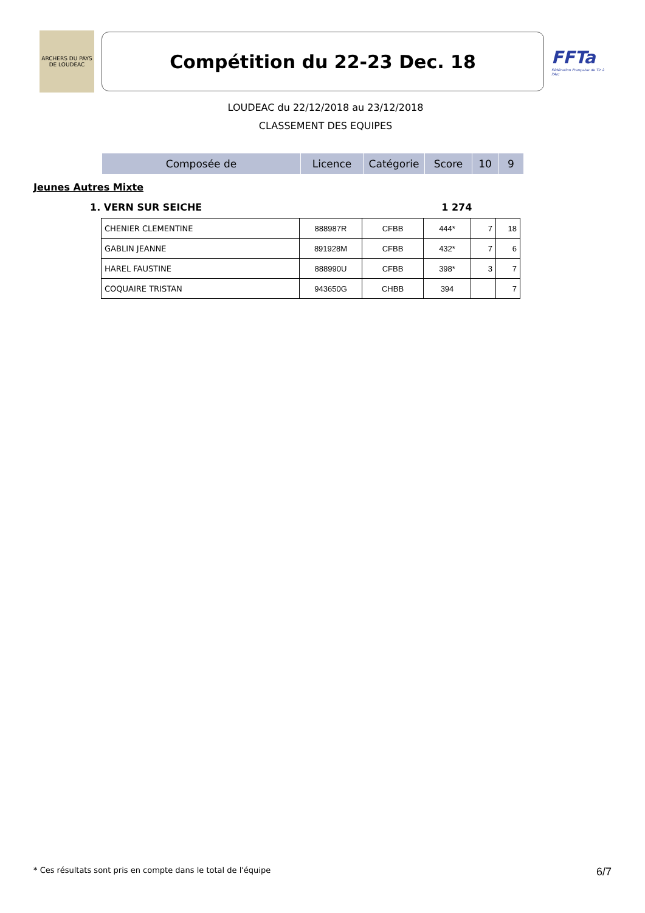ARCHERS DU PAYS DE LOUDEAC
Compétition du 22-23 Dec. 18
FFTa
Fédération Française de Tir à l'Arc
LOUDEAC du 22/12/2018 au 23/12/2018
CLASSEMENT DES EQUIPES
| Composée de | Licence | Catégorie | Score | 10 | 9 |
| --- | --- | --- | --- | --- | --- |
Jeunes Autres Mixte
1. VERN SUR SEICHE 1 274
| CHENIER CLEMENTINE | 888987R | CFBB | 444* | 7 | 18 |
| GABLIN JEANNE | 891928M | CFBB | 432* | 7 | 6 |
| HAREL FAUSTINE | 888990U | CFBB | 398* | 3 | 7 |
| COQUAIRE TRISTAN | 943650G | CHBB | 394 | | 7 |
* Ces résultats sont pris en compte dans le total de l'équipe 6/7